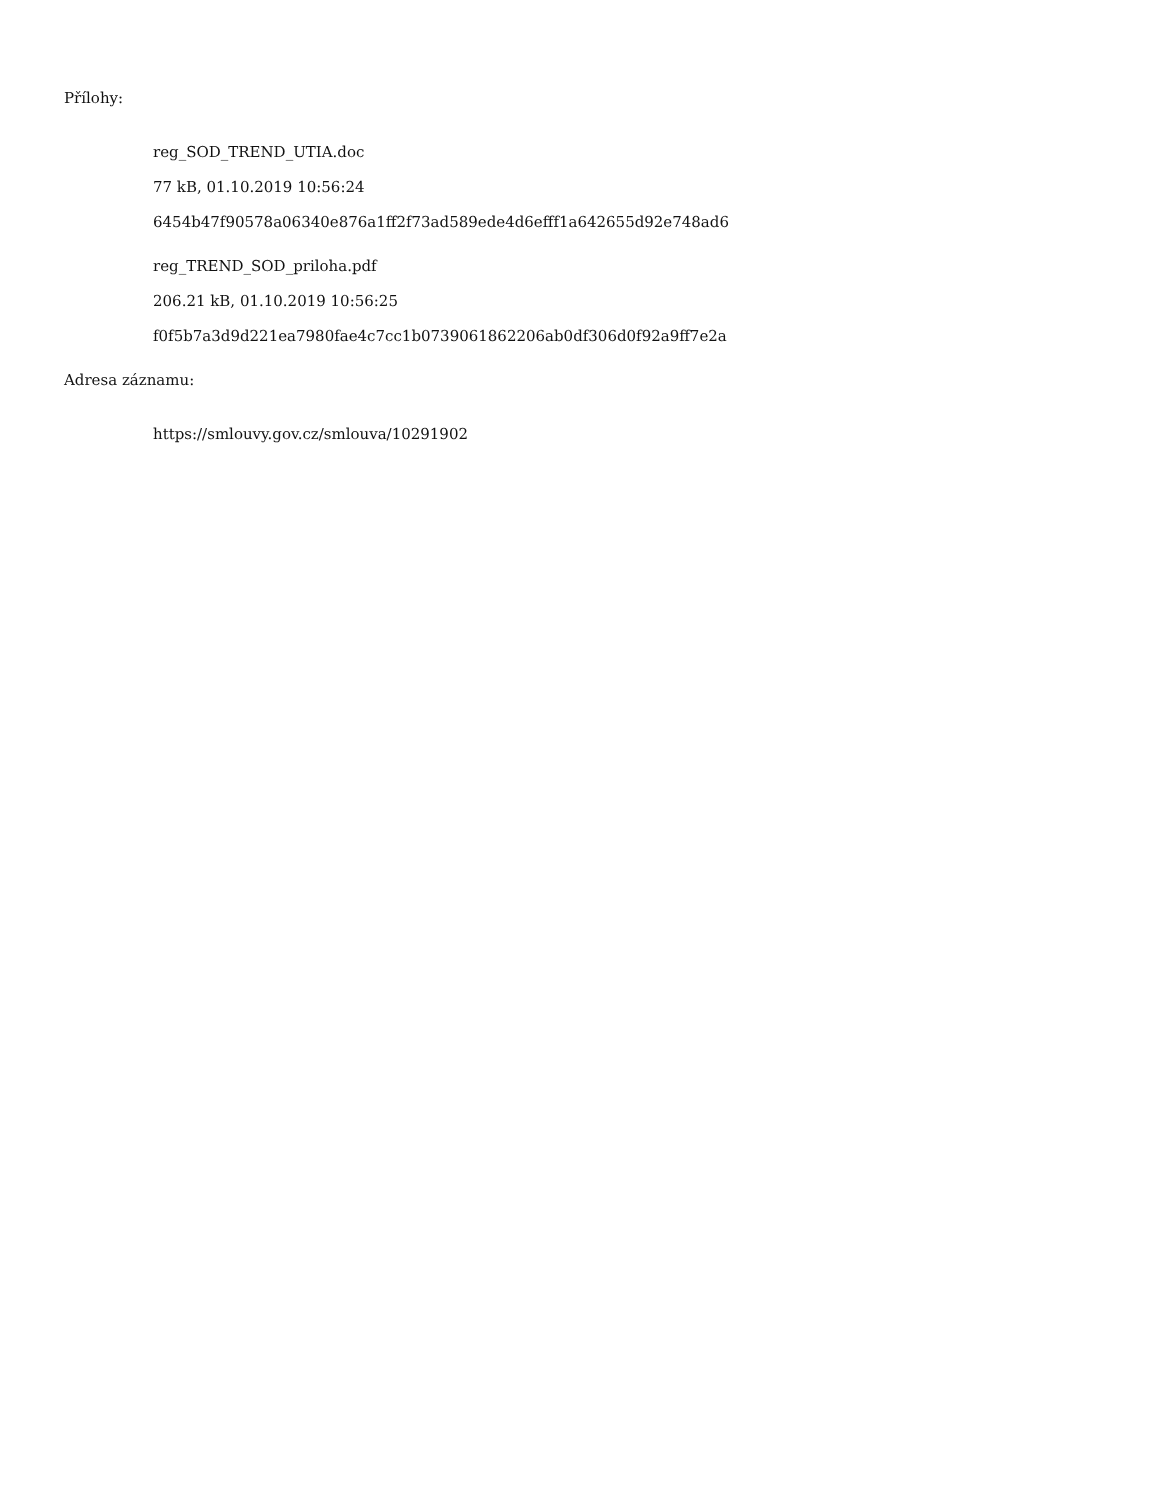Přílohy:
reg_SOD_TREND_UTIA.doc
77 kB, 01.10.2019 10:56:24
6454b47f90578a06340e876a1ff2f73ad589ede4d6efff1a642655d92e748ad6
reg_TREND_SOD_priloha.pdf
206.21 kB, 01.10.2019 10:56:25
f0f5b7a3d9d221ea7980fae4c7cc1b0739061862206ab0df306d0f92a9ff7e2a
Adresa záznamu:
https://smlouvy.gov.cz/smlouva/10291902